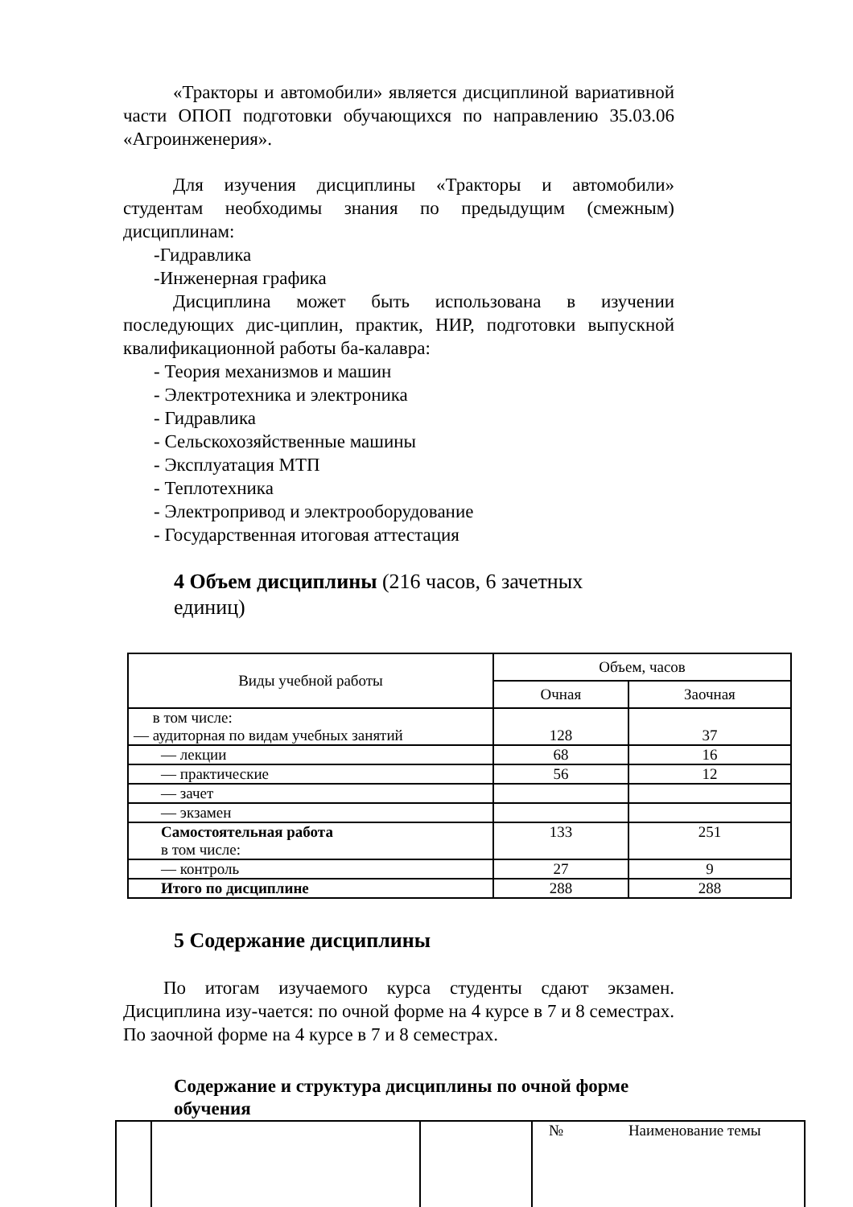«Тракторы и автомобили» является дисциплиной вариативной части ОПОП подготовки обучающихся по направлению 35.03.06 «Агроинженерия».
Для изучения дисциплины «Тракторы и автомобили» студентам необходимы знания по предыдущим (смежным) дисциплинам:
-Гидравлика
-Инженерная графика
Дисциплина может быть использована в изучении последующих дис-циплин, практик, НИР, подготовки выпускной квалификационной работы ба-калавра:
- Теория механизмов и машин
- Электротехника и электроника
- Гидравлика
- Сельскохозяйственные машины
- Эксплуатация МТП
- Теплотехника
- Электропривод и электрооборудование
- Государственная итоговая аттестация
4 Объем дисциплины (216 часов, 6 зачетных единиц)
| Виды учебной работы | Объем, часов | |
| --- | --- | --- |
| | Очная | Заочная |
| в том числе: — аудиторная по видам учебных занятий | 128 | 37 |
| — лекции | 68 | 16 |
| — практические | 56 | 12 |
| — зачет | | |
| — экзамен | | |
| Самостоятельная работа в том числе: | 133 | 251 |
| — контроль | 27 | 9 |
| Итого по дисциплине | 288 | 288 |
5 Содержание дисциплины
По итогам изучаемого курса студенты сдают экзамен. Дисциплина изу-чается: по очной форме на 4 курсе в 7 и 8 семестрах. По заочной форме на 4 курсе в 7 и 8 семестрах.
Содержание и структура дисциплины по очной форме обучения
| | | | № Наименование темы |